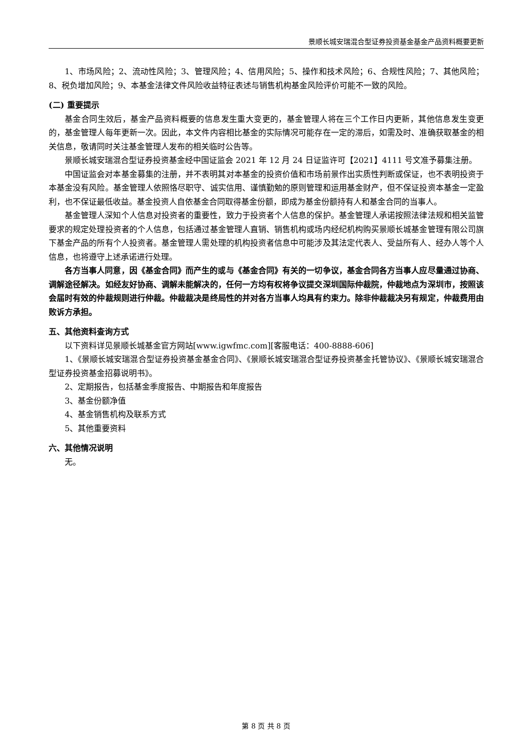景顺长城安瑞混合型证券投资基金基金产品资料概要更新
1、市场风险；2、流动性风险；3、管理风险；4、信用风险；5、操作和技术风险；6、合规性风险；7、其他风险；8、税负增加风险；9、本基金法律文件风险收益特征表述与销售机构基金风险评价可能不一致的风险。
(二) 重要提示
基金合同生效后，基金产品资料概要的信息发生重大变更的，基金管理人将在三个工作日内更新，其他信息发生变更的，基金管理人每年更新一次。因此，本文件内容相比基金的实际情况可能存在一定的滞后，如需及时、准确获取基金的相关信息，敬请同时关注基金管理人发布的相关临时公告等。
景顺长城安瑞混合型证券投资基金经中国证监会 2021 年 12 月 24 日证监许可【2021】4111 号文准予募集注册。
中国证监会对本基金募集的注册，并不表明其对本基金的投资价值和市场前景作出实质性判断或保证，也不表明投资于本基金没有风险。基金管理人依照恪尽职守、诚实信用、谨慎勤勉的原则管理和运用基金财产，但不保证投资本基金一定盈利，也不保证最低收益。基金投资人自依基金合同取得基金份额，即成为基金份额持有人和基金合同的当事人。
基金管理人深知个人信息对投资者的重要性，致力于投资者个人信息的保护。基金管理人承诺按照法律法规和相关监管要求的规定处理投资者的个人信息，包括通过基金管理人直销、销售机构或场内经纪机构购买景顺长城基金管理有限公司旗下基金产品的所有个人投资者。基金管理人需处理的机构投资者信息中可能涉及其法定代表人、受益所有人、经办人等个人信息，也将遵守上述承诺进行处理。
各方当事人同意，因《基金合同》而产生的或与《基金合同》有关的一切争议，基金合同各方当事人应尽量通过协商、调解途径解决。如经友好协商、调解未能解决的，任何一方均有权将争议提交深圳国际仲裁院，仲裁地点为深圳市，按照该会届时有效的仲裁规则进行仲裁。仲裁裁决是终局性的并对各方当事人均具有约束力。除非仲裁裁决另有规定，仲裁费用由败诉方承担。
五、其他资料查询方式
以下资料详见景顺长城基金官方网站[www.igwfmc.com][客服电话：400-8888-606]
1、《景顺长城安瑞混合型证券投资基金基金合同》、《景顺长城安瑞混合型证券投资基金托管协议》、《景顺长城安瑞混合型证券投资基金招募说明书》。
2、定期报告，包括基金季度报告、中期报告和年度报告
3、基金份额净值
4、基金销售机构及联系方式
5、其他重要资料
六、其他情况说明
无。
第 8 页 共 8 页